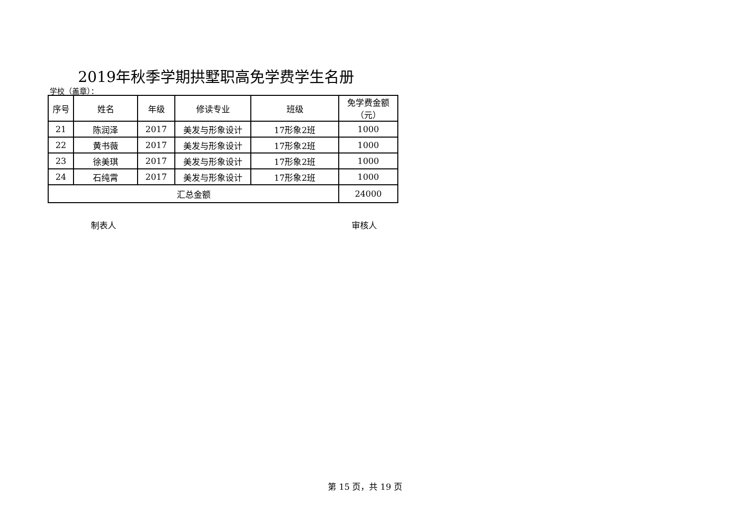2019年秋季学期拱墅职高免学费学生名册
学校（盖章）：
| 序号 | 姓名 | 年级 | 修读专业 | 班级 | 免学费金额（元） |
| --- | --- | --- | --- | --- | --- |
| 21 | 陈润泽 | 2017 | 美发与形象设计 | 17形象2班 | 1000 |
| 22 | 黄书薇 | 2017 | 美发与形象设计 | 17形象2班 | 1000 |
| 23 | 徐美琪 | 2017 | 美发与形象设计 | 17形象2班 | 1000 |
| 24 | 石纯霄 | 2017 | 美发与形象设计 | 17形象2班 | 1000 |
| 汇总金额 | | | | | 24000 |
制表人 审核人
第 15 页，共 19 页